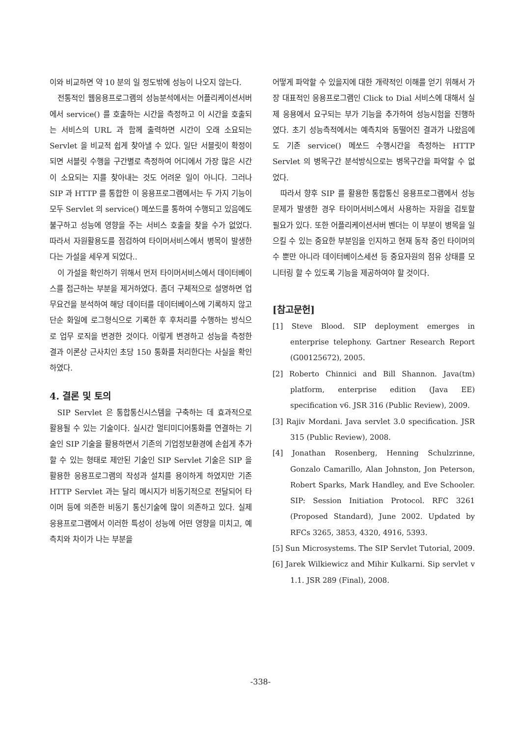이와 비교하면 약 10 분의 일 정도밖에 성능이 나오지 않는다.
전통적인 웹응용프로그램의 성능분석에서는 어플리케이션서버에서 service() 를 호출하는 시간을 측정하고 이 시간을 호출되는 서비스의 URL 과 함께 출력하면 시간이 오래 소요되는 Servlet 을 비교적 쉽게 찾아낼 수 있다. 일단 서블릿이 확정이 되면 서블릿 수행을 구간별로 측정하여 어디에서 가장 많은 시간이 소요되는 지를 찾아내는 것도 어려운 일이 아니다. 그러나 SIP 과 HTTP 를 통합한 이 응용프로그램에서는 두 가지 기능이 모두 Servlet 의 service() 메쏘드를 통하여 수행되고 있음에도 불구하고 성능에 영향을 주는 서비스 호출을 찾을 수가 없었다. 따라서 자원활용도를 점검하여 타이머서비스에서 병목이 발생한다는 가설을 세우게 되었다..
이 가설을 확인하기 위해서 먼저 타이머서비스에서 데이터베이스를 접근하는 부분을 제거하였다. 좀더 구체적으로 설명하면 업무요건을 분석하여 해당 데이터를 데이터베이스에 기록하지 않고 단순 화일에 로그형식으로 기록한 후 후처리를 수행하는 방식으로 업무 로직을 변경한 것이다. 이렇게 변경하고 성능을 측정한 결과 이론상 근사치인 초당 150 통화를 처리한다는 사실을 확인하였다.
4. 결론 및 토의
SIP Servlet 은 통합통신시스템을 구축하는 데 효과적으로 활용될 수 있는 기술이다. 실시간 멀티미디어통화를 연결하는 기술인 SIP 기술을 활용하면서 기존의 기업정보환경에 손쉽게 추가할 수 있는 형태로 제안된 기술인 SIP Servlet 기술은 SIP 을 활용한 응용프로그램의 작성과 설치를 용이하게 하였지만 기존 HTTP Servlet 과는 달리 메시지가 비동기적으로 전달되어 타이머 등에 의존한 비동기 통신기술에 많이 의존하고 있다. 실제 응용프로그램에서 이러한 특성이 성능에 어떤 영향을 미치고, 예측치와 차이가 나는 부분을
어떻게 파악할 수 있을지에 대한 개략적인 이해를 얻기 위해서 가장 대표적인 응용프로그램인 Click to Dial 서비스에 대해서 실제 응용에서 요구되는 부가 기능을 추가하여 성능시험을 진행하였다. 초기 성능측적에서는 예측치와 동떨어진 결과가 나왔음에도 기존 service() 메쏘드 수행시간을 측정하는 HTTP Servlet 의 병목구간 분석방식으로는 병목구간을 파악할 수 없었다.
따라서 향후 SIP 를 활용한 통합통신 응용프로그램에서 성능문제가 발생한 경우 타이머서비스에서 사용하는 자원을 검토할 필요가 있다. 또한 어플리케이션서버 벤더는 이 부분이 병목을 일으킬 수 있는 중요한 부분임을 인지하고 현재 동작 중인 타이머의 수 뿐만 아니라 데이터베이스세션 등 중요자원의 점유 상태를 모니터링 할 수 있도록 기능을 제공하여야 할 것이다.
[참고문헌]
[1] Steve Blood. SIP deployment emerges in enterprise telephony. Gartner Research Report (G00125672), 2005.
[2] Roberto Chinnici and Bill Shannon. Java(tm) platform, enterprise edition (Java EE) specification v6. JSR 316 (Public Review), 2009.
[3] Rajiv Mordani. Java servlet 3.0 specification. JSR 315 (Public Review), 2008.
[4] Jonathan Rosenberg, Henning Schulzrinne, Gonzalo Camarillo, Alan Johnston, Jon Peterson, Robert Sparks, Mark Handley, and Eve Schooler. SIP: Session Initiation Protocol. RFC 3261 (Proposed Standard), June 2002. Updated by RFCs 3265, 3853, 4320, 4916, 5393.
[5] Sun Microsystems. The SIP Servlet Tutorial, 2009.
[6] Jarek Wilkiewicz and Mihir Kulkarni. Sip servlet v 1.1. JSR 289 (Final), 2008.
-338-